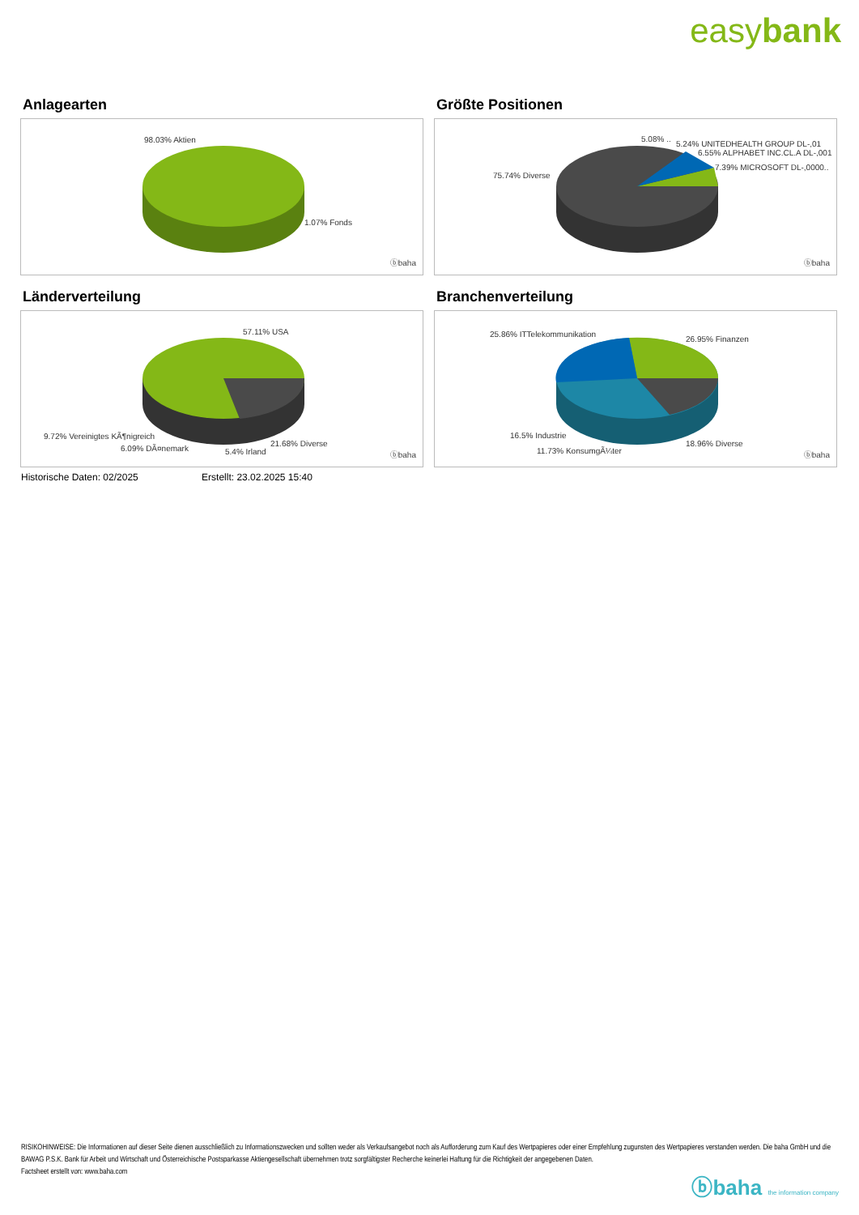easybank
Anlagearten
98.03% Aktien
1.07% Fonds
ⓑbaha
Größte Positionen
5.08% ..
5.24% UNITEDHEALTH GROUP DL-,01
6.55% ALPHABET INC.CL.A DL-,001
7.39% MICROSOFT DL-,0000..
75.74% Diverse
ⓑbaha
Länderverteilung
57.11% USA
9.72% Vereinigtes KÃ¶nigreich
6.09% DÃ¤nemark 5.4% Irland
21.68% Diverse
ⓑbaha
Branchenverteilung
25.86% ITTelekommunikation
26.95% Finanzen
16.5% Industrie
11.73% KonsumgÃ¼ter
18.96% Diverse
ⓑbaha
Historische Daten: 02/2025 Erstellt: 23.02.2025 15:40
RISIKOHINWEISE: Die Informationen auf dieser Seite dienen ausschließlich zu Informationszwecken und sollten weder als Verkaufsangebot noch als Aufforderung zum Kauf des Wertpapieres oder einer Empfehlung zugunsten des Wertpapieres verstanden werden. Die baha GmbH und die BAWAG P.S.K. Bank für Arbeit und Wirtschaft und Österreichische Postsparkasse Aktiengesellschaft übernehmen trotz sorgfältigster Recherche keinerlei Haftung für die Richtigkeit der angegebenen Daten.
Factsheet erstellt von: www.baha.com
ⓑbaha the information company